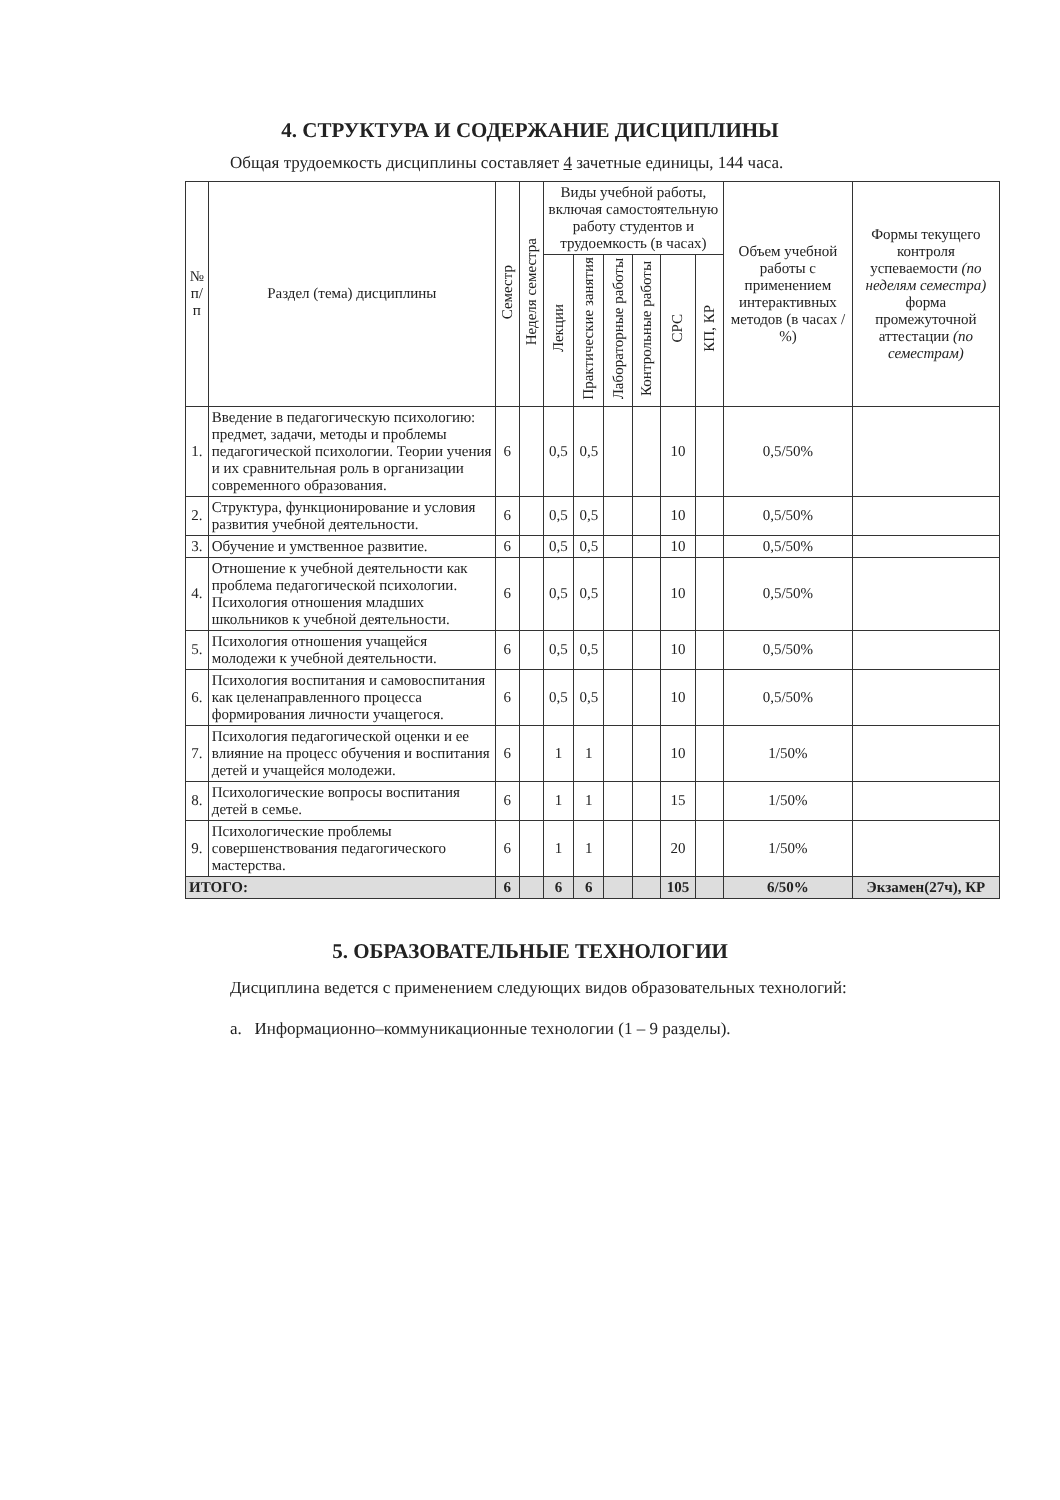4. СТРУКТУРА И СОДЕРЖАНИЕ ДИСЦИПЛИНЫ
Общая трудоемкость дисциплины составляет 4 зачетные единицы, 144 часа.
| № п/п | Раздел (тема) дисциплины | Семестр | Неделя семестра | Виды учебной работы, включая самостоятельную работу студентов и трудоемкость (в часах) | | | | | | Объем учебной работы с применением интерактивных методов (в часах / %) | Формы текущего контроля успеваемости (по неделям семестра) форма промежуточной аттестации (по семестрам) |
| --- | --- | --- | --- | --- | --- | --- | --- | --- | --- | --- | --- |
| | | | | Лекции | Практические занятия | Лабораторные работы | Контрольные работы | СРС | КП, КР | | |
| 1. | Введение в педагогическую психологию: предмет, задачи, методы и проблемы педагогической психологии. Теории учения и их сравнительная роль в организации современного образования. | 6 | | 0,5 | 0,5 | | | 10 | | 0,5/50% | |
| 2. | Структура, функционирование и условия развития учебной деятельности. | 6 | | 0,5 | 0,5 | | | 10 | | 0,5/50% | |
| 3. | Обучение и умственное развитие. | 6 | | 0,5 | 0,5 | | | 10 | | 0,5/50% | |
| 4. | Отношение к учебной деятельности как проблема педагогической психологии. Психология отношения младших школьников к учебной деятельности. | 6 | | 0,5 | 0,5 | | | 10 | | 0,5/50% | |
| 5. | Психология отношения учащейся молодежи к учебной деятельности. | 6 | | 0,5 | 0,5 | | | 10 | | 0,5/50% | |
| 6. | Психология воспитания и самовоспитания как целенаправленного процесса формирования личности учащегося. | 6 | | 0,5 | 0,5 | | | 10 | | 0,5/50% | |
| 7. | Психология педагогической оценки и ее влияние на процесс обучения и воспитания детей и учащейся молодежи. | 6 | | 1 | 1 | | | 10 | | 1/50% | |
| 8. | Психологические вопросы воспитания детей в семье. | 6 | | 1 | 1 | | | 15 | | 1/50% | |
| 9. | Психологические проблемы совершенствования педагогического мастерства. | 6 | | 1 | 1 | | | 20 | | 1/50% | |
| ИТОГО: | | 6 | | 6 | 6 | | | 105 | | 6/50% | Экзамен(27ч), КР |
5. ОБРАЗОВАТЕЛЬНЫЕ ТЕХНОЛОГИИ
Дисциплина ведется с применением следующих видов образовательных технологий:
a. Информационно–коммуникационные технологии (1 – 9 разделы).